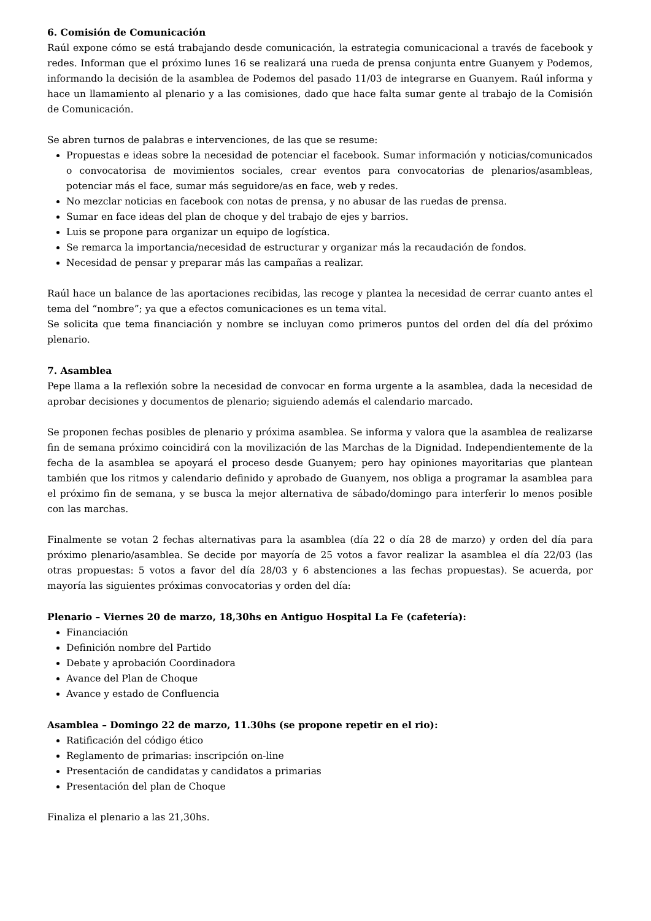6. Comisión de Comunicación
Raúl expone cómo se está trabajando desde comunicación, la estrategia comunicacional a través de facebook y redes. Informan que el próximo lunes 16 se realizará una rueda de prensa conjunta entre Guanyem y Podemos, informando la decisión de la asamblea de Podemos del pasado 11/03 de integrarse en Guanyem. Raúl informa y hace un llamamiento al plenario y a las comisiones, dado que hace falta sumar gente al trabajo de la Comisión de Comunicación.
Se abren turnos de palabras e intervenciones, de las que se resume:
Propuestas e ideas sobre la necesidad de potenciar el facebook. Sumar información y noticias/comunicados o convocatorisa de movimientos sociales, crear eventos para convocatorias de plenarios/asambleas, potenciar más el face, sumar más seguidore/as en face, web y redes.
No mezclar noticias en facebook con notas de prensa, y no abusar de las ruedas de prensa.
Sumar en face ideas del plan de choque y del trabajo de ejes y barrios.
Luis se propone para organizar un equipo de logística.
Se remarca la importancia/necesidad de estructurar y organizar más la recaudación de fondos.
Necesidad de pensar y preparar más las campañas a realizar.
Raúl hace un balance de las aportaciones recibidas, las recoge y plantea la necesidad de cerrar cuanto antes el tema del “nombre”; ya que a efectos comunicaciones es un tema vital.
Se solicita que tema financiación y nombre se incluyan como primeros puntos del orden del día del próximo plenario.
7. Asamblea
Pepe llama a la reflexión sobre la necesidad de convocar en forma urgente a la asamblea, dada la necesidad de aprobar decisiones y documentos de plenario; siguiendo además el calendario marcado.
Se proponen fechas posibles de plenario y próxima asamblea. Se informa y valora que la asamblea de realizarse fin de semana próximo coincidirá con la movilización de las Marchas de la Dignidad. Independientemente de la fecha de la asamblea se apoyará el proceso desde Guanyem; pero hay opiniones mayoritarias que plantean también que los ritmos y calendario definido y aprobado de Guanyem, nos obliga a programar la asamblea para el próximo fin de semana, y se busca la mejor alternativa de sábado/domingo para interferir lo menos posible con las marchas.
Finalmente se votan 2 fechas alternativas para la asamblea (día 22 o día 28 de marzo) y orden del día para próximo plenario/asamblea. Se decide por mayoría de 25 votos a favor realizar la asamblea el día 22/03 (las otras propuestas: 5 votos a favor del día 28/03 y 6 abstenciones a las fechas propuestas). Se acuerda, por mayoría las siguientes próximas convocatorias y orden del día:
Plenario – Viernes 20 de marzo, 18,30hs en Antiguo Hospital La Fe (cafetería):
Financiación
Definición nombre del Partido
Debate y aprobación Coordinadora
Avance del Plan de Choque
Avance y estado de Confluencia
Asamblea – Domingo 22 de marzo, 11.30hs (se propone repetir en el rio):
Ratificación del código ético
Reglamento de primarias: inscripción on-line
Presentación de candidatas y candidatos a primarias
Presentación del plan de Choque
Finaliza el plenario a las 21,30hs.